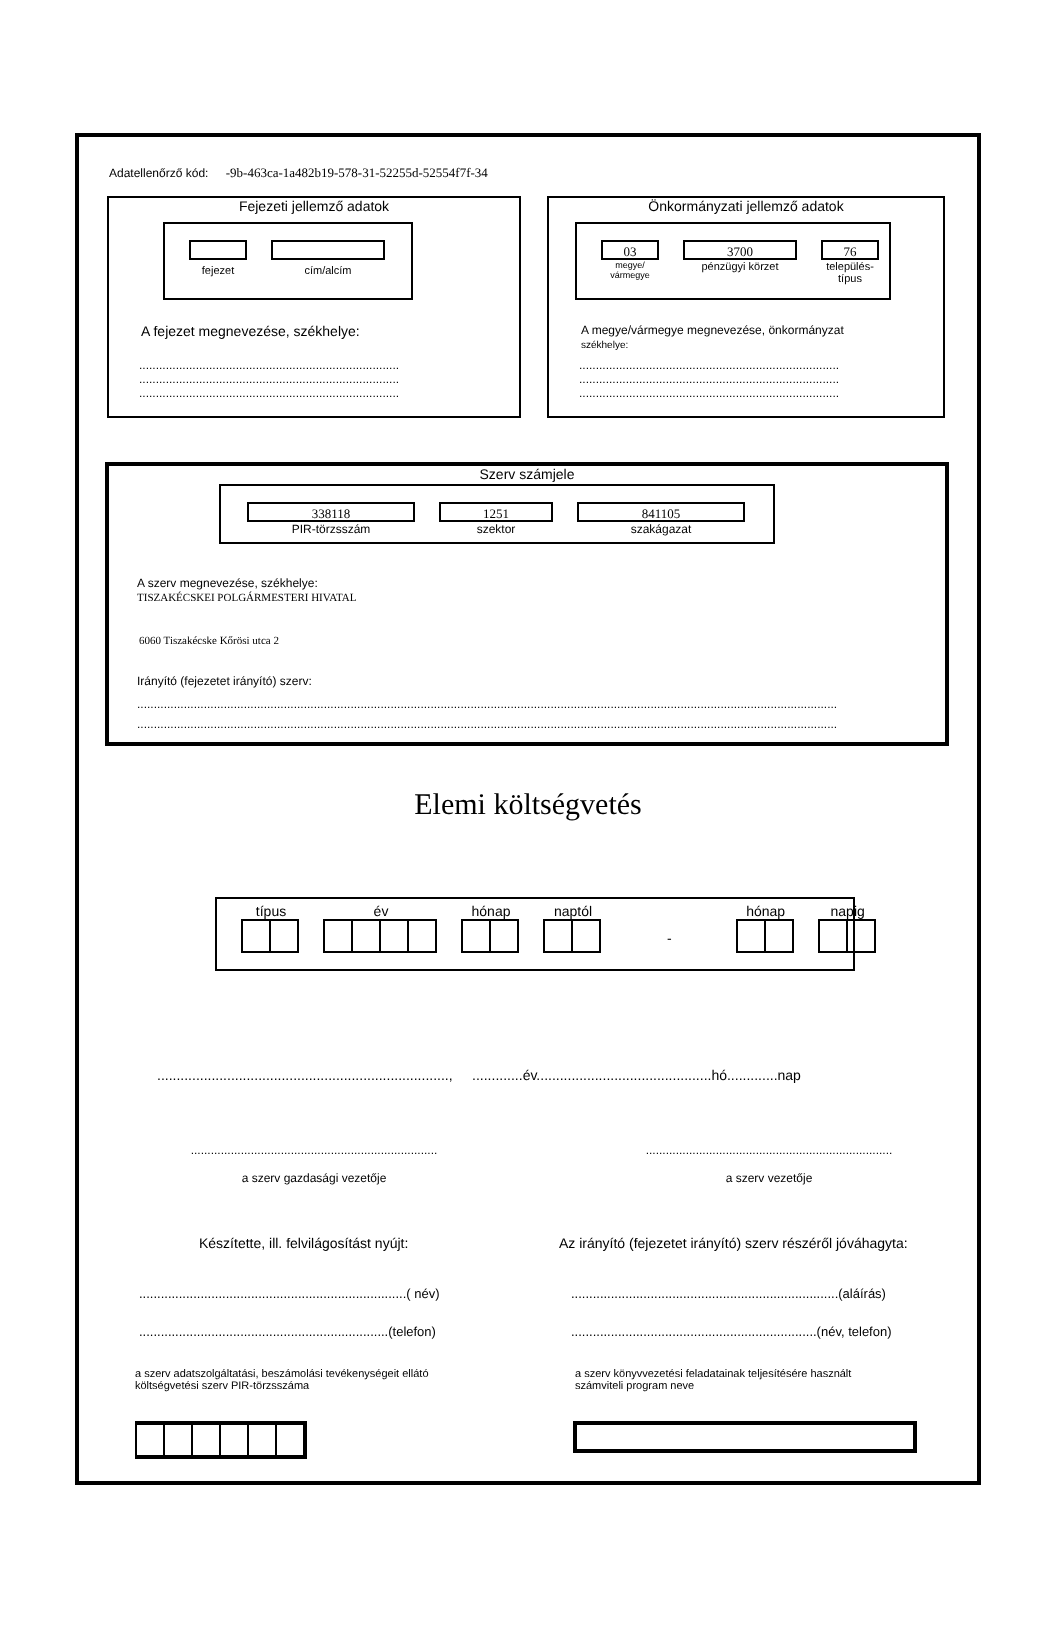Adatellenőrző kód: -9b-463ca-1a482b19-578-31-52255d-52554f7f-34
Fejezeti jellemző adatok
fejezet cím/alcím
A fejezet megnevezése, székhelye:
..............................................................................
..............................................................................
..............................................................................
Önkormányzati jellemző adatok
03
megye/
vármegye
3700
pénzügyi körzet
76
település-
típus
A megye/vármegye megnevezése, önkormányzat
székhelye:
..............................................................................
..............................................................................
..............................................................................
Szerv számjele
338118
PIR-törzsszám
1251
szektor
841105
szakágazat
A szerv megnevezése, székhelye:
TISZAKÉCSKEI POLGÁRMESTERI HIVATAL
6060 Tiszakécske Kőrösi utca 2
Irányító (fejezetet irányító) szerv:
..................................................................................................................................................................................................................
..................................................................................................................................................................................................................
Elemi költségvetés
típus
év
hónap
naptól
-
hónap
napig
..........................................................................., .............év.............................................hó.............nap
..........................................................................
a szerv gazdasági vezetője
..........................................................................
a szerv vezetője
Készítette, ill. felvilágosítást nyújt:
Az irányító (fejezetet irányító) szerv részéről jóváhagyta:
..........................................................................( név)
.....................................................................(telefon)
..........................................................................(aláírás)
....................................................................(név, telefon)
a szerv adatszolgáltatási, beszámolási tevékenységeit ellátó
költségvetési szerv PIR-törzsszáma
a szerv könyvvezetési feladatainak teljesítésére használt
számviteli program neve